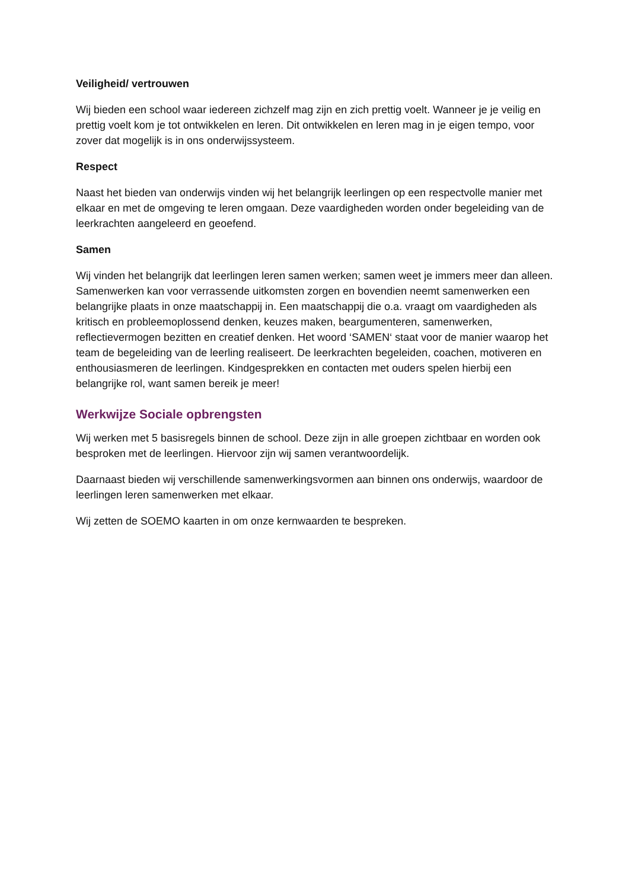Veiligheid/ vertrouwen
Wij bieden een school waar iedereen zichzelf mag zijn en zich prettig voelt. Wanneer je je veilig en prettig voelt kom je tot ontwikkelen en leren. Dit ontwikkelen en leren mag in je eigen tempo, voor zover dat mogelijk is in ons onderwijssysteem.
Respect
Naast het bieden van onderwijs vinden wij het belangrijk leerlingen op een respectvolle manier met elkaar en met de omgeving te leren omgaan. Deze vaardigheden worden onder begeleiding van de leerkrachten aangeleerd en geoefend.
Samen
Wij vinden het belangrijk dat leerlingen leren samen werken; samen weet je immers meer dan alleen. Samenwerken kan voor verrassende uitkomsten zorgen en bovendien neemt samenwerken een belangrijke plaats in onze maatschappij in. Een maatschappij die o.a. vraagt om vaardigheden als kritisch en probleemoplossend denken, keuzes maken, beargumenteren, samenwerken, reflectievermogen bezitten en creatief denken. Het woord ‘SAMEN‘ staat voor de manier waarop het team de begeleiding van de leerling realiseert. De leerkrachten begeleiden, coachen, motiveren en enthousiasmeren de leerlingen. Kindgesprekken en contacten met ouders spelen hierbij een belangrijke rol, want samen bereik je meer!
Werkwijze Sociale opbrengsten
Wij werken met 5 basisregels binnen de school. Deze zijn in alle groepen zichtbaar en worden ook besproken met de leerlingen. Hiervoor zijn wij samen verantwoordelijk.
Daarnaast bieden wij verschillende samenwerkingsvormen aan binnen ons onderwijs, waardoor de leerlingen leren samenwerken met elkaar.
Wij zetten de SOEMO kaarten in om onze kernwaarden te bespreken.